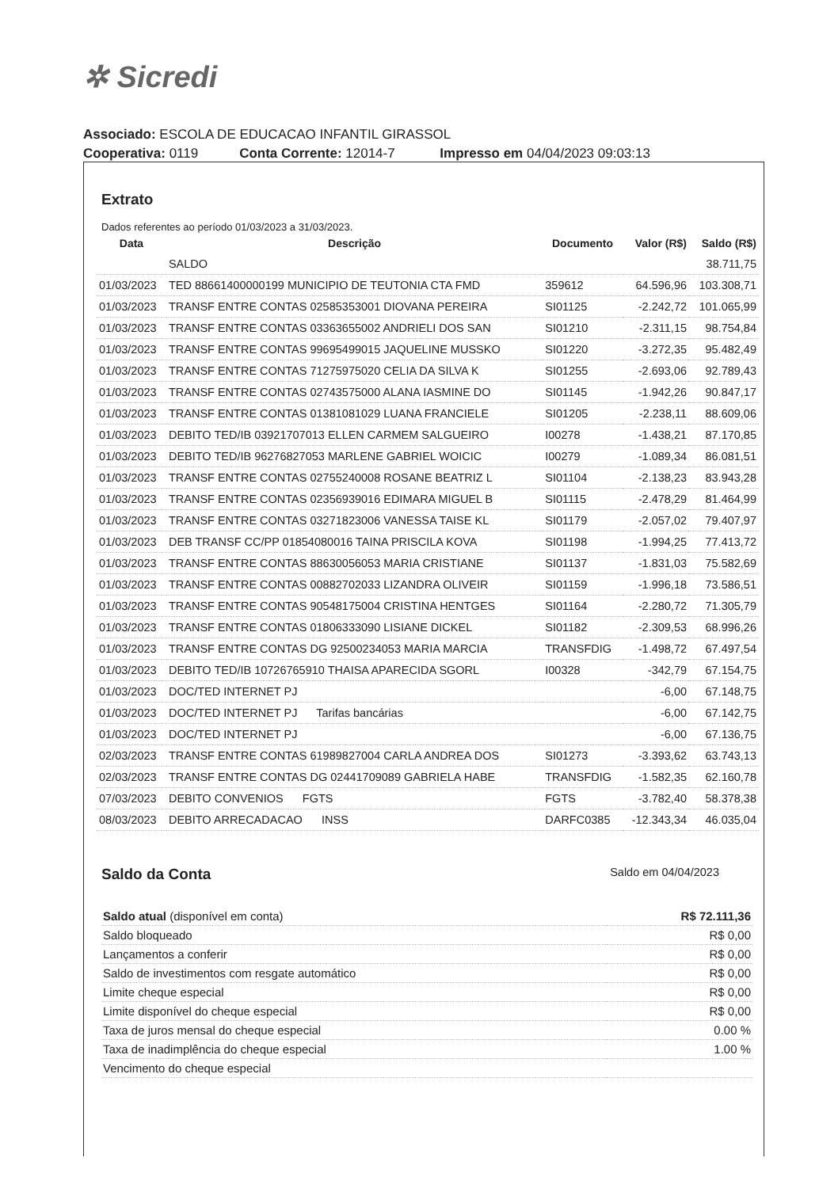✲ Sicredi
Associado: ESCOLA DE EDUCACAO INFANTIL GIRASSOL
Cooperativa: 0119 Conta Corrente: 12014-7 Impresso em 04/04/2023 09:03:13
Extrato
Dados referentes ao período 01/03/2023 a 31/03/2023.
| Data | Descrição | Documento | Valor (R$) | Saldo (R$) |
| --- | --- | --- | --- | --- |
| | SALDO | | | 38.711,75 |
| 01/03/2023 | TED 88661400000199 MUNICIPIO DE TEUTONIA CTA FMD | 359612 | 64.596,96 | 103.308,71 |
| 01/03/2023 | TRANSF ENTRE CONTAS 02585353001 DIOVANA PEREIRA | SI01125 | -2.242,72 | 101.065,99 |
| 01/03/2023 | TRANSF ENTRE CONTAS 03363655002 ANDRIELI DOS SAN | SI01210 | -2.311,15 | 98.754,84 |
| 01/03/2023 | TRANSF ENTRE CONTAS 99695499015 JAQUELINE MUSSKO | SI01220 | -3.272,35 | 95.482,49 |
| 01/03/2023 | TRANSF ENTRE CONTAS 71275975020 CELIA DA SILVA K | SI01255 | -2.693,06 | 92.789,43 |
| 01/03/2023 | TRANSF ENTRE CONTAS 02743575000 ALANA IASMINE DO | SI01145 | -1.942,26 | 90.847,17 |
| 01/03/2023 | TRANSF ENTRE CONTAS 01381081029 LUANA FRANCIELE | SI01205 | -2.238,11 | 88.609,06 |
| 01/03/2023 | DEBITO TED/IB 03921707013 ELLEN CARMEM SALGUEIRO | I00278 | -1.438,21 | 87.170,85 |
| 01/03/2023 | DEBITO TED/IB 96276827053 MARLENE GABRIEL WOICIC | I00279 | -1.089,34 | 86.081,51 |
| 01/03/2023 | TRANSF ENTRE CONTAS 02755240008 ROSANE BEATRIZ L | SI01104 | -2.138,23 | 83.943,28 |
| 01/03/2023 | TRANSF ENTRE CONTAS 02356939016 EDIMARA MIGUEL B | SI01115 | -2.478,29 | 81.464,99 |
| 01/03/2023 | TRANSF ENTRE CONTAS 03271823006 VANESSA TAISE KL | SI01179 | -2.057,02 | 79.407,97 |
| 01/03/2023 | DEB TRANSF CC/PP 01854080016 TAINA PRISCILA KOVA | SI01198 | -1.994,25 | 77.413,72 |
| 01/03/2023 | TRANSF ENTRE CONTAS 88630056053 MARIA CRISTIANE | SI01137 | -1.831,03 | 75.582,69 |
| 01/03/2023 | TRANSF ENTRE CONTAS 00882702033 LIZANDRA OLIVEIR | SI01159 | -1.996,18 | 73.586,51 |
| 01/03/2023 | TRANSF ENTRE CONTAS 90548175004 CRISTINA HENTGES | SI01164 | -2.280,72 | 71.305,79 |
| 01/03/2023 | TRANSF ENTRE CONTAS 01806333090 LISIANE DICKEL | SI01182 | -2.309,53 | 68.996,26 |
| 01/03/2023 | TRANSF ENTRE CONTAS DG 92500234053 MARIA MARCIA | TRANSFDIG | -1.498,72 | 67.497,54 |
| 01/03/2023 | DEBITO TED/IB 10726765910 THAISA APARECIDA SGORL | I00328 | -342,79 | 67.154,75 |
| 01/03/2023 | DOC/TED INTERNET PJ | | -6,00 | 67.148,75 |
| 01/03/2023 | DOC/TED INTERNET PJ Tarifas bancárias | | -6,00 | 67.142,75 |
| 01/03/2023 | DOC/TED INTERNET PJ | | -6,00 | 67.136,75 |
| 02/03/2023 | TRANSF ENTRE CONTAS 61989827004 CARLA ANDREA DOS | SI01273 | -3.393,62 | 63.743,13 |
| 02/03/2023 | TRANSF ENTRE CONTAS DG 02441709089 GABRIELA HABE | TRANSFDIG | -1.582,35 | 62.160,78 |
| 07/03/2023 | DEBITO CONVENIOS FGTS | FGTS | -3.782,40 | 58.378,38 |
| 08/03/2023 | DEBITO ARRECADACAO INSS | DARFC0385 | -12.343,34 | 46.035,04 |
Saldo da Conta
Saldo em 04/04/2023
| Saldo atual (disponível em conta) | R$ 72.111,36 |
| Saldo bloqueado | R$ 0,00 |
| Lançamentos a conferir | R$ 0,00 |
| Saldo de investimentos com resgate automático | R$ 0,00 |
| Limite cheque especial | R$ 0,00 |
| Limite disponível do cheque especial | R$ 0,00 |
| Taxa de juros mensal do cheque especial | 0.00 % |
| Taxa de inadimplência do cheque especial | 1.00 % |
| Vencimento do cheque especial | |